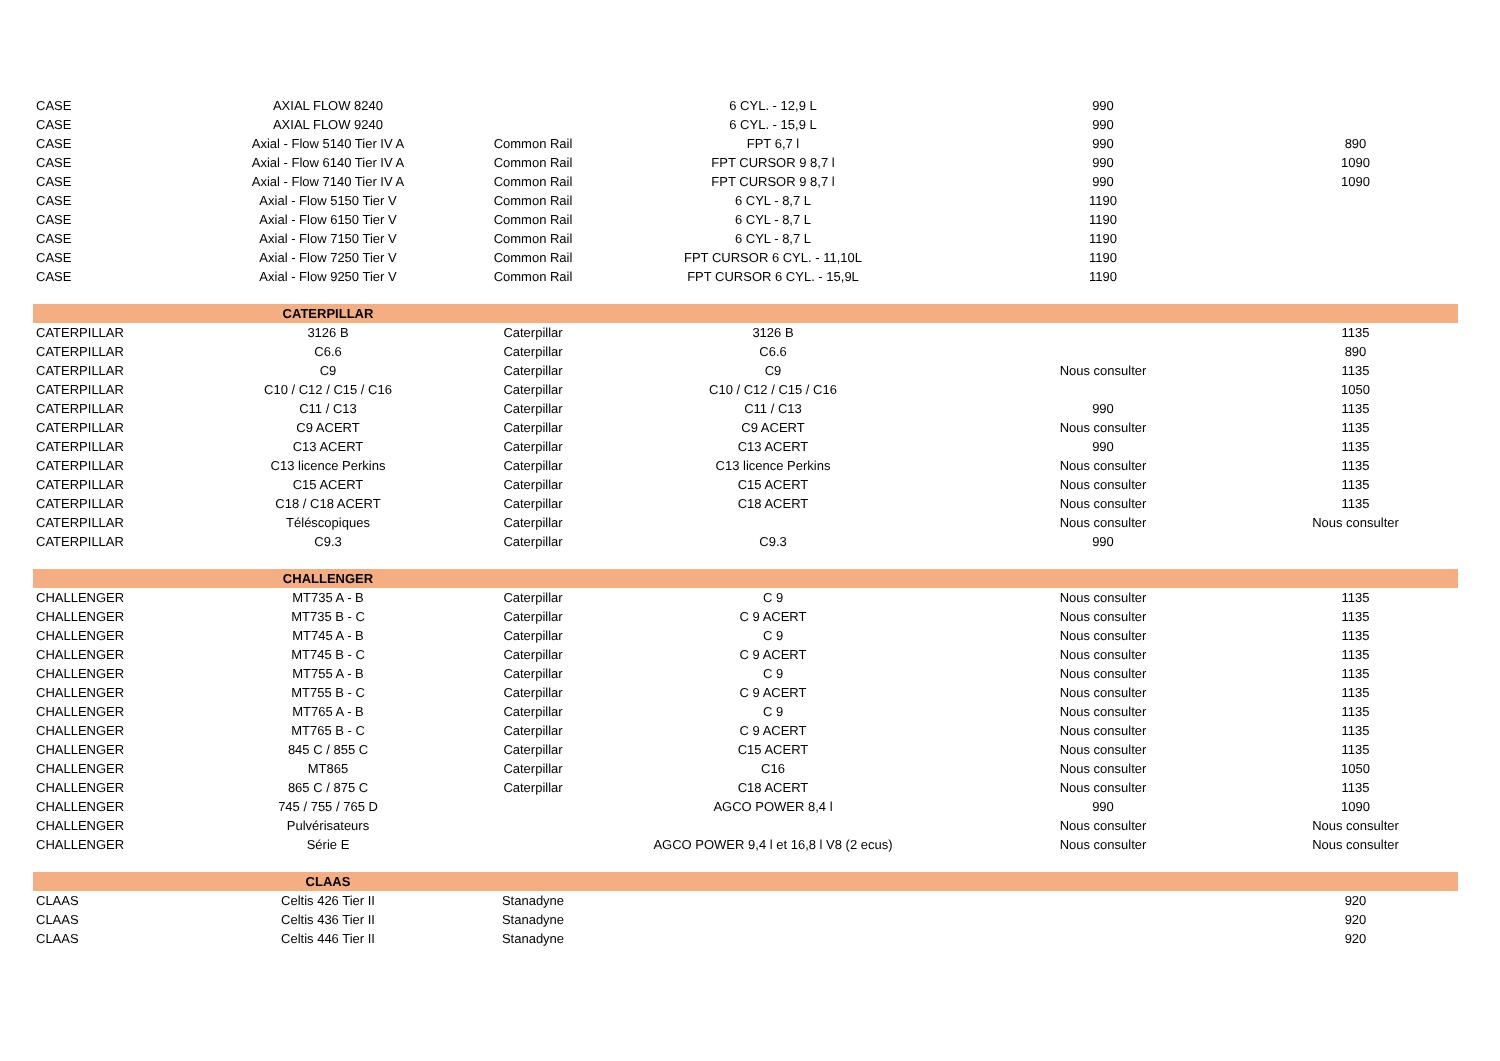| CASE | AXIAL FLOW 8240 | | 6 CYL. - 12,9 L | 990 | |
| CASE | AXIAL FLOW 9240 | | 6 CYL. - 15,9 L | 990 | |
| CASE | Axial - Flow 5140 Tier IV A | Common Rail | FPT 6,7 l | 990 | 890 |
| CASE | Axial - Flow 6140 Tier IV A | Common Rail | FPT CURSOR 9 8,7 l | 990 | 1090 |
| CASE | Axial - Flow 7140 Tier IV A | Common Rail | FPT CURSOR 9 8,7 l | 990 | 1090 |
| CASE | Axial - Flow 5150 Tier V | Common Rail | 6 CYL - 8,7 L | 1190 | |
| CASE | Axial - Flow 6150 Tier V | Common Rail | 6 CYL - 8,7 L | 1190 | |
| CASE | Axial - Flow 7150 Tier V | Common Rail | 6 CYL - 8,7 L | 1190 | |
| CASE | Axial - Flow 7250 Tier V | Common Rail | FPT CURSOR 6 CYL. - 11,10L | 1190 | |
| CASE | Axial - Flow 9250 Tier V | Common Rail | FPT CURSOR 6 CYL. - 15,9L | 1190 | |
| | CATERPILLAR | | | | |
| CATERPILLAR | 3126 B | Caterpillar | 3126 B | | 1135 |
| CATERPILLAR | C6.6 | Caterpillar | C6.6 | | 890 |
| CATERPILLAR | C9 | Caterpillar | C9 | Nous consulter | 1135 |
| CATERPILLAR | C10 / C12 / C15 / C16 | Caterpillar | C10 / C12 / C15 / C16 | | 1050 |
| CATERPILLAR | C11 / C13 | Caterpillar | C11 / C13 | 990 | 1135 |
| CATERPILLAR | C9 ACERT | Caterpillar | C9 ACERT | Nous consulter | 1135 |
| CATERPILLAR | C13 ACERT | Caterpillar | C13 ACERT | 990 | 1135 |
| CATERPILLAR | C13 licence Perkins | Caterpillar | C13 licence Perkins | Nous consulter | 1135 |
| CATERPILLAR | C15 ACERT | Caterpillar | C15 ACERT | Nous consulter | 1135 |
| CATERPILLAR | C18 / C18 ACERT | Caterpillar | C18 ACERT | Nous consulter | 1135 |
| CATERPILLAR | Téléscopiques | Caterpillar | | Nous consulter | Nous consulter |
| CATERPILLAR | C9.3 | Caterpillar | C9.3 | 990 | |
| | CHALLENGER | | | | |
| CHALLENGER | MT735 A - B | Caterpillar | C 9 | Nous consulter | 1135 |
| CHALLENGER | MT735 B - C | Caterpillar | C 9 ACERT | Nous consulter | 1135 |
| CHALLENGER | MT745 A - B | Caterpillar | C 9 | Nous consulter | 1135 |
| CHALLENGER | MT745 B - C | Caterpillar | C 9 ACERT | Nous consulter | 1135 |
| CHALLENGER | MT755 A - B | Caterpillar | C 9 | Nous consulter | 1135 |
| CHALLENGER | MT755 B - C | Caterpillar | C 9 ACERT | Nous consulter | 1135 |
| CHALLENGER | MT765 A - B | Caterpillar | C 9 | Nous consulter | 1135 |
| CHALLENGER | MT765 B - C | Caterpillar | C 9 ACERT | Nous consulter | 1135 |
| CHALLENGER | 845 C / 855 C | Caterpillar | C15 ACERT | Nous consulter | 1135 |
| CHALLENGER | MT865 | Caterpillar | C16 | Nous consulter | 1050 |
| CHALLENGER | 865 C / 875 C | Caterpillar | C18 ACERT | Nous consulter | 1135 |
| CHALLENGER | 745 / 755 / 765 D | | AGCO POWER 8,4 l | 990 | 1090 |
| CHALLENGER | Pulvérisateurs | | | Nous consulter | Nous consulter |
| CHALLENGER | Série E | | AGCO POWER 9,4 l et 16,8 l V8 (2 ecus) | Nous consulter | Nous consulter |
| | CLAAS | | | | |
| CLAAS | Celtis 426 Tier II | Stanadyne | | | 920 |
| CLAAS | Celtis 436 Tier II | Stanadyne | | | 920 |
| CLAAS | Celtis 446 Tier II | Stanadyne | | | 920 |